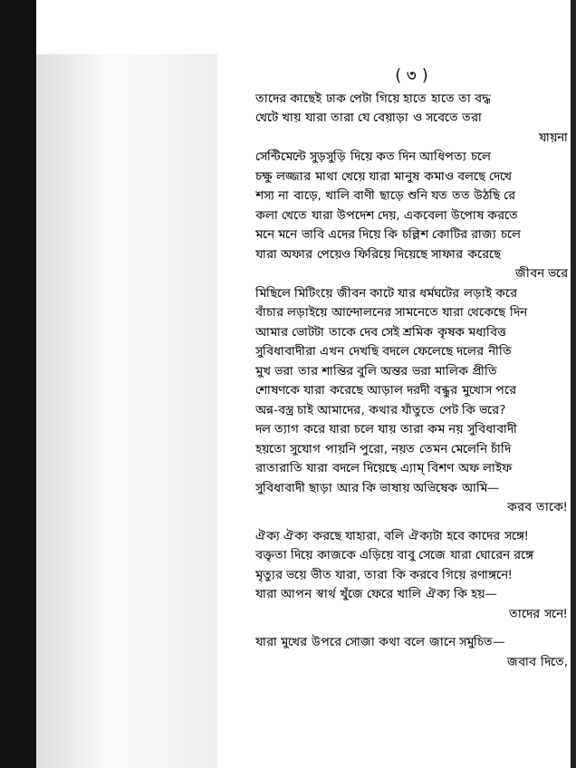( ৩ )
তাদের কাছেই ঢাক পেটা গিয়ে হাতে হাতে তা বদ্ধ
খেটে খায় যারা তারা যে বেয়াড়া ও সবেতে তরা
যায়না
সেন্টিমেন্টে সুড়সুড়ি দিয়ে কত দিন আধিপত্য চলে
চক্ষু লজ্জার মাথা খেয়ে যারা মানুষ কমাও বলছে দেখে
শস্য না বাড়ে, খালি বাণী ছাড়ে শুনি যত তত উঠছি রে
কলা খেতে যারা উপদেশ দেয়, একবেলা উপোষ করতে
মনে মনে ভাবি এদের দিয়ে কি চল্লিশ কোটির রাজ্য চলে
যারা অফার পেয়েও ফিরিয়ে দিয়েছে সাফার করেছে
জীবন ভরে
মিছিলে মিটিংয়ে জীবন কাটে যার ধর্মঘটের লড়াই করে
বাঁচার লড়াইয়ে আন্দোলনের সামনেতে যারা থেকেছে দিন
আমার ভোটটা তাকে দেব সেই শ্রমিক কৃষক মধ্যবিত্ত
সুবিধাবাদীরা এখন দেখছি বদলে ফেলেছে দলের নীতি
মুখ ভরা তার শান্তির বুলি অন্তর ভরা মালিক প্রীতি
শোষণকে যারা করেছে আড়াল দরদী বন্ধুর মুখোস পরে
অন্ন-বস্ত্র চাই আমাদের, কথার যাঁতুতে পেট কি ভরে?
দল ত্যাগ করে যারা চলে যায় তারা কম নয় সুবিধাবাদী
হয়তো সুযোগ পায়নি পুরো, নয়ত তেমন মেলেনি চাঁদি
রাতারাতি যারা বদলে দিয়েছে এ্যাম্ বিশণ অফ লাইফ
সুবিধাবাদী ছাড়া আর কি ভাষায় অভিষেক আমি—
করব তাকে!
ঐক্য ঐক্য করছে যাহারা, বলি ঐক্যটা হবে কাদের সঙ্গে!
বক্তৃতা দিয়ে কাজকে এড়িয়ে বাবু সেজে যারা ঘোরেন রঙ্গে
মৃত্যুর ভয়ে ভীত যারা, তারা কি করবে গিয়ে রণাঙ্গনে!
যারা আপন স্বার্থ খুঁজে ফেরে খালি ঐক্য কি হয়—
তাদের সনে!
যারা মুখের উপরে সোজা কথা বলে জানে সমুচিত—
জবাব দিতে,